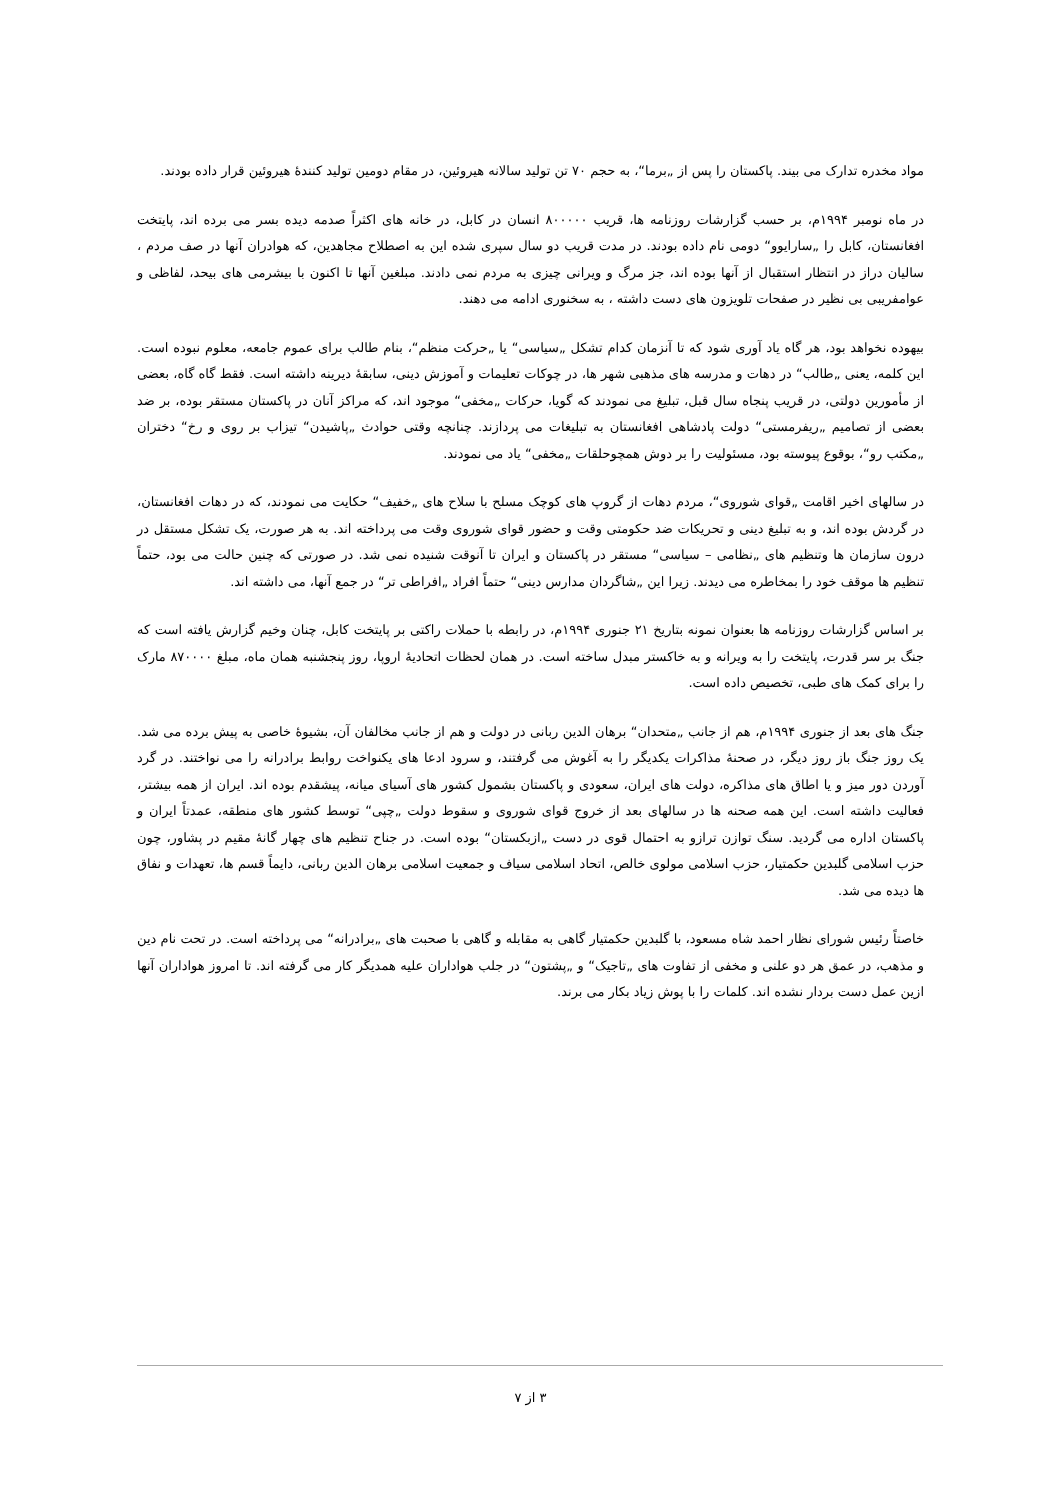مواد مخدره تدارک می بیند. پاکستان را پس از „برما“، به حجم ۷۰ تن تولید سالانه هیروئین، در مقام دومین تولید کنندهٔ هیروئین قرار داده بودند.
در ماه نومبر ۱۹۹۴م، بر حسب گزارشات روزنامه ها، قریب ۸۰۰۰۰۰ انسان در کابل، در خانه های اکثراً صدمه دیده بسر می برده اند، پایتخت افغانستان، کابل را „سارایوو“ دومی نام داده بودند. در مدت قریب دو سال سپری شده این به اصطلاح مجاهدین، که هوادران آنها در صف مردم ، سالیان دراز در انتظار استقبال از آنها بوده اند، جز مرگ و ویرانی چیزی به مردم نمی دادند. مبلغین آنها تا اکنون با بیشرمی های بیحد، لفاظی و عوامفریبی بی نظیر در صفحات تلویزون های دست داشته ، به سخنوری ادامه می دهند.
بیهوده نخواهد بود، هر گاه یاد آوری شود که تا آنزمان کدام تشکل „سیاسی“ یا „حرکت منظم“، بنام طالب برای عموم جامعه، معلوم نبوده است. این کلمه، یعنی „طالب“ در دهات و مدرسه های مذهبی شهر ها، در چوکات تعلیمات و آموزش دینی، سابقهٔ دیرینه داشته است. فقط گاه گاه، بعضی از مأمورین دولتی، در قریب پنجاه سال قبل، تبلیغ می نمودند که گویا، حرکات „مخفی“ موجود اند، که مراکز آنان در پاکستان مستقر بوده، بر ضد بعضی از تصامیم „ریفرمستی“ دولت پادشاهی افغانستان به تبلیغات می پردازند. چنانچه وقتی حوادث „پاشیدن“ تیزاب بر روی و رخ“ دختران „مکتب رو“، بوقوع پیوسته بود، مسئولیت را بر دوش همچوحلقات „مخفی“ یاد می نمودند.
در سالهای اخیر اقامت „قوای شوروی“، مردم دهات از گروپ های کوچک مسلح با سلاح های „خفیف“ حکایت می نمودند، که در دهات افغانستان، در گردش بوده اند، و به تبلیغ دینی و تحریکات ضد حکومتی وقت و حضور قوای شوروی وقت می پرداخته اند. به هر صورت، یک تشکل مستقل در درون سازمان ها وتنظیم های „نظامی – سیاسی“ مستقر در پاکستان و ایران تا آنوقت شنیده نمی شد. در صورتی که چنین حالت می بود، حتماً تنظیم ها موقف خود را بمخاطره می دیدند. زیرا این „شاگردان مدارس دینی“ حتماً افراد „افراطی تر“ در جمع آنها، می داشته اند.
بر اساس گزارشات روزنامه ها بعنوان نمونه بتاریخ ۲۱ جنوری ۱۹۹۴م، در رابطه با حملات راکتی بر پایتخت کابل، چنان وخیم گزارش یافته است که جنگ بر سر قدرت، پایتخت را به ویرانه و به خاکستر مبدل ساخته است. در همان لحظات اتحادیهٔ اروپا، روز پنجشنبه همان ماه، مبلغ ۸۷۰۰۰۰ مارک را برای کمک های طبی، تخصیص داده است.
جنگ های بعد از جنوری ۱۹۹۴م، هم از جانب „متحدان“ برهان الدین ربانی در دولت و هم از جانب مخالفان آن، بشیوهٔ خاصی به پیش برده می شد. یک روز جنگ باز روز دیگر، در صحنهٔ مذاکرات یکدیگر را به آغوش می گرفتند، و سرود ادعا های یکنواخت روابط برادرانه را می نواختند. در گرد آوردن دور میز و یا اطاق های مذاکره، دولت های ایران، سعودی و پاکستان بشمول کشور های آسیای میانه، پیشقدم بوده اند. ایران از همه بیشتر، فعالیت داشته است. این همه صحنه ها در سالهای بعد از خروج قوای شوروی و سقوط دولت „چپی“ توسط کشور های منطقه، عمدتاً ایران و پاکستان اداره می گردید. سنگ توازن ترازو به احتمال قوی در دست „ازبکستان“ بوده است. در جناح تنظیم های چهار گانهٔ مقیم در پشاور، چون حزب اسلامی گلبدین حکمتیار، حزب اسلامی مولوی خالص، اتحاد اسلامی سیاف و جمعیت اسلامی برهان الدین ربانی، دایماً قسم ها، تعهدات و نفاق ها دیده می شد.
خاصتاً رئیس شورای نظار احمد شاه مسعود، با گلبدین حکمتیار گاهی به مقابله و گاهی با صحبت های „برادرانه“ می پرداخته است. در تحت نام دین و مذهب، در عمق هر دو علنی و مخفی از تفاوت های „تاجیک“ و „پشتون“ در جلب هواداران علیه همدیگر کار می گرفته اند. تا امروز هواداران آنها ازین عمل دست بردار نشده اند. کلمات را با پوش زیاد بکار می برند.
۳ از ۷